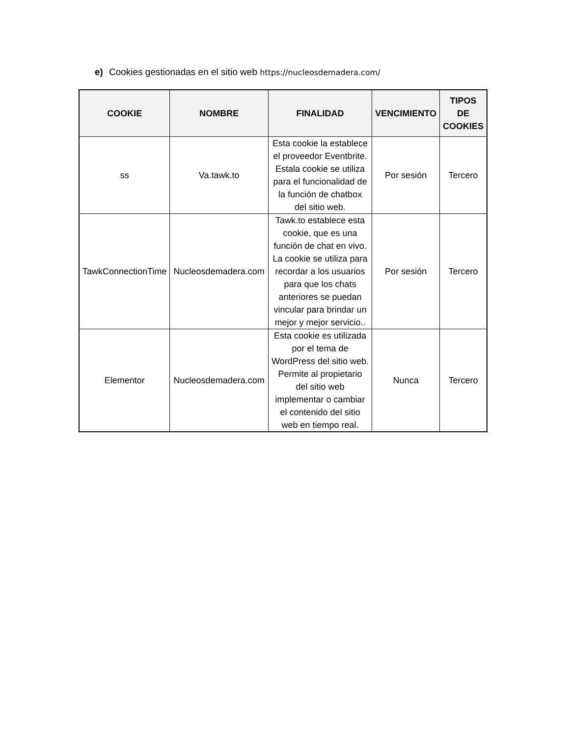e) Cookies gestionadas en el sitio web https://nucleosdemadera.com/
| COOKIE | NOMBRE | FINALIDAD | VENCIMIENTO | TIPOS DE COOKIES |
| --- | --- | --- | --- | --- |
| ss | Va.tawk.to | Esta cookie la establece el proveedor Eventbrite. Estala cookie se utiliza para el funcionalidad de la función de chatbox del sitio web. | Por sesión | Tercero |
| TawkConnectionTime | Nucleosdemadera.com | Tawk.to establece esta cookie, que es una función de chat en vivo. La cookie se utiliza para recordar a los usuarios para que los chats anteriores se puedan vincular para brindar un mejor y mejor servicio.. | Por sesión | Tercero |
| Elementor | Nucleosdemadera.com | Esta cookie es utilizada por el tema de WordPress del sitio web. Permite al propietario del sitio web implementar o cambiar el contenido del sitio web en tiempo real. | Nunca | Tercero |